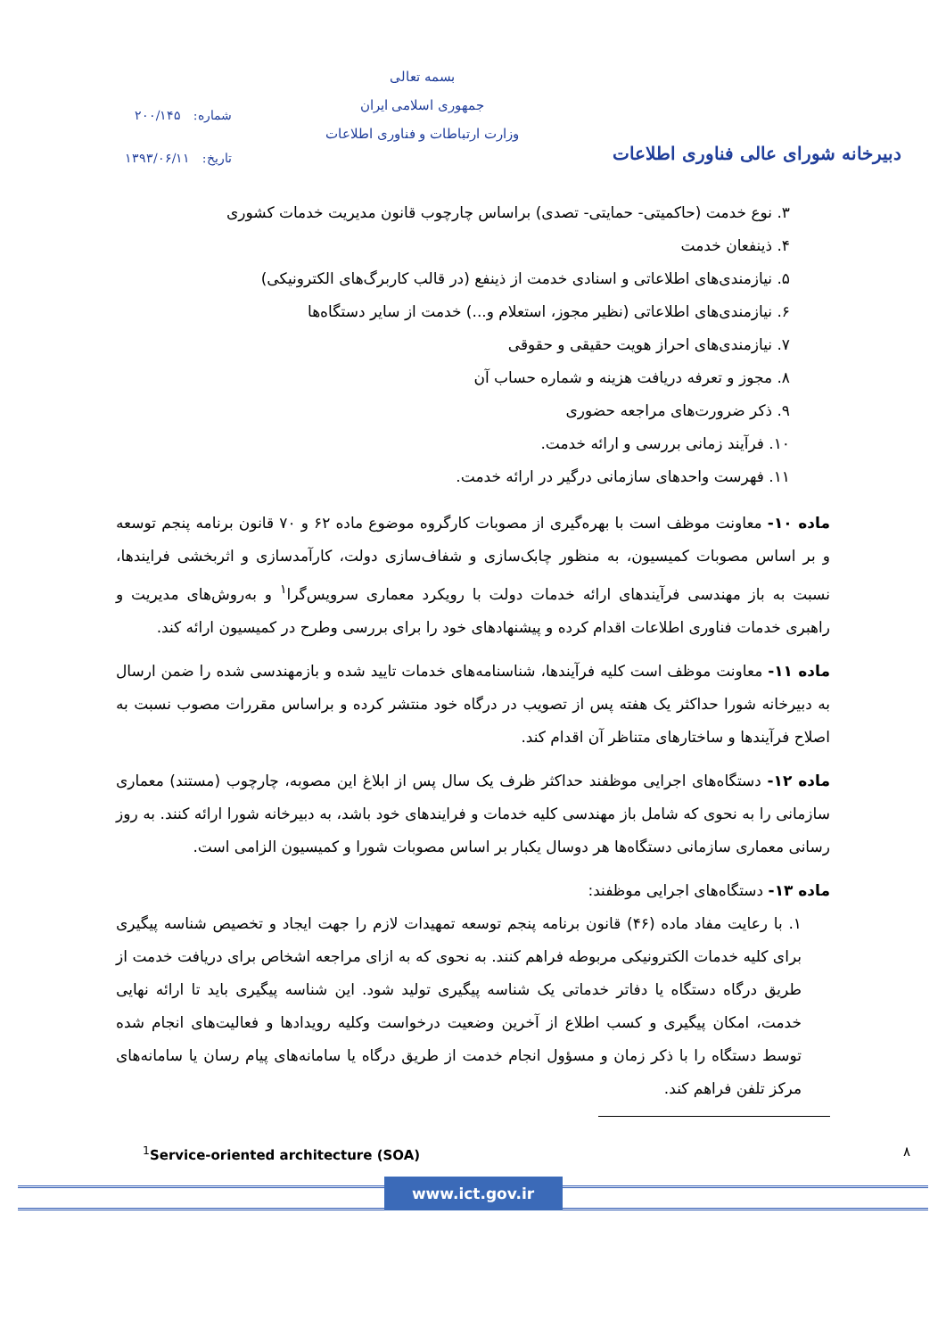دبیرخانه شورای عالی فناوری اطلاعات
بسمه تعالی
جمهوری اسلامی ایران
وزارت ارتباطات و فناوری اطلاعات
شماره: ۲۰۰/۱۴۵
تاریخ: ۱۳۹۳/۰۶/۱۱
۳. نوع خدمت (حاکمیتی- حمایتی- تصدی) براساس چارچوب قانون مدیریت خدمات کشوری
۴. ذینفعان خدمت
۵. نیازمندی‌های اطلاعاتی و اسنادی خدمت از ذینفع (در قالب کاربرگ‌های الکترونیکی)
۶. نیازمندی‌های اطلاعاتی (نظیر مجوز، استعلام و...) خدمت از سایر دستگاه‌ها
۷. نیازمندی‌های احراز هویت حقیقی و حقوقی
۸. مجوز و تعرفه دریافت هزینه و شماره حساب آن
۹. ذکر ضرورت‌های مراجعه حضوری
۱۰. فرآیند زمانی بررسی و ارائه خدمت.
۱۱. فهرست واحدهای سازمانی درگیر در ارائه خدمت.
ماده ۱۰- معاونت موظف است با بهره‌گیری از مصوبات کارگروه موضوع ماده ۶۲ و ۷۰ قانون برنامه پنجم توسعه و بر اساس مصوبات کمیسیون، به منظور چابک‌سازی و شفاف‌سازی دولت، کارآمدسازی و اثربخشی فرایندها، نسبت به باز مهندسی فرآیندهای ارائه خدمات دولت با رویکرد معماری سرویس‌گرا<sup>۱</sup> و به‌روش‌های مدیریت و راهبری خدمات فناوری اطلاعات اقدام کرده و پیشنهادهای خود را برای بررسی وطرح در کمیسیون ارائه کند.
ماده ۱۱- معاونت موظف است کلیه فرآیندها، شناسنامه‌های خدمات تایید شده و بازمهندسی شده را ضمن ارسال به دبیرخانه شورا حداکثر یک هفته پس از تصویب در درگاه خود منتشر کرده و براساس مقررات مصوب نسبت به اصلاح فرآیندها و ساختارهای متناظر آن اقدام کند.
ماده ۱۲- دستگاه‌های اجرایی موظفند حداکثر ظرف یک سال پس از ابلاغ این مصوبه، چارچوب (مستند) معماری سازمانی را به نحوی که شامل باز مهندسی کلیه خدمات و فرایندهای خود باشد، به دبیرخانه شورا ارائه کنند. به روز رسانی معماری سازمانی دستگاه‌ها هر دوسال یکبار بر اساس مصوبات شورا و کمیسیون الزامی است.
ماده ۱۳- دستگاه‌های اجرایی موظفند:
۱. با رعایت مفاد ماده (۴۶) قانون برنامه پنجم توسعه تمهیدات لازم را جهت ایجاد و تخصیص شناسه پیگیری برای کلیه خدمات الکترونیکی مربوطه فراهم کنند. به نحوی که به ازای مراجعه اشخاص برای دریافت خدمت از طریق درگاه دستگاه یا دفاتر خدماتی یک شناسه پیگیری تولید شود. این شناسه پیگیری باید تا ارائه نهایی خدمت، امکان پیگیری و کسب اطلاع از آخرین وضعیت درخواست وکلیه رویدادها و فعالیت‌های انجام شده توسط دستگاه را با ذکر زمان و مسؤول انجام خدمت از طریق درگاه یا سامانه‌های پیام رسان یا سامانه‌های مرکز تلفن فراهم کند.
<sup>1</sup> Service-oriented architecture (SOA) ۸
www.ict.gov.ir